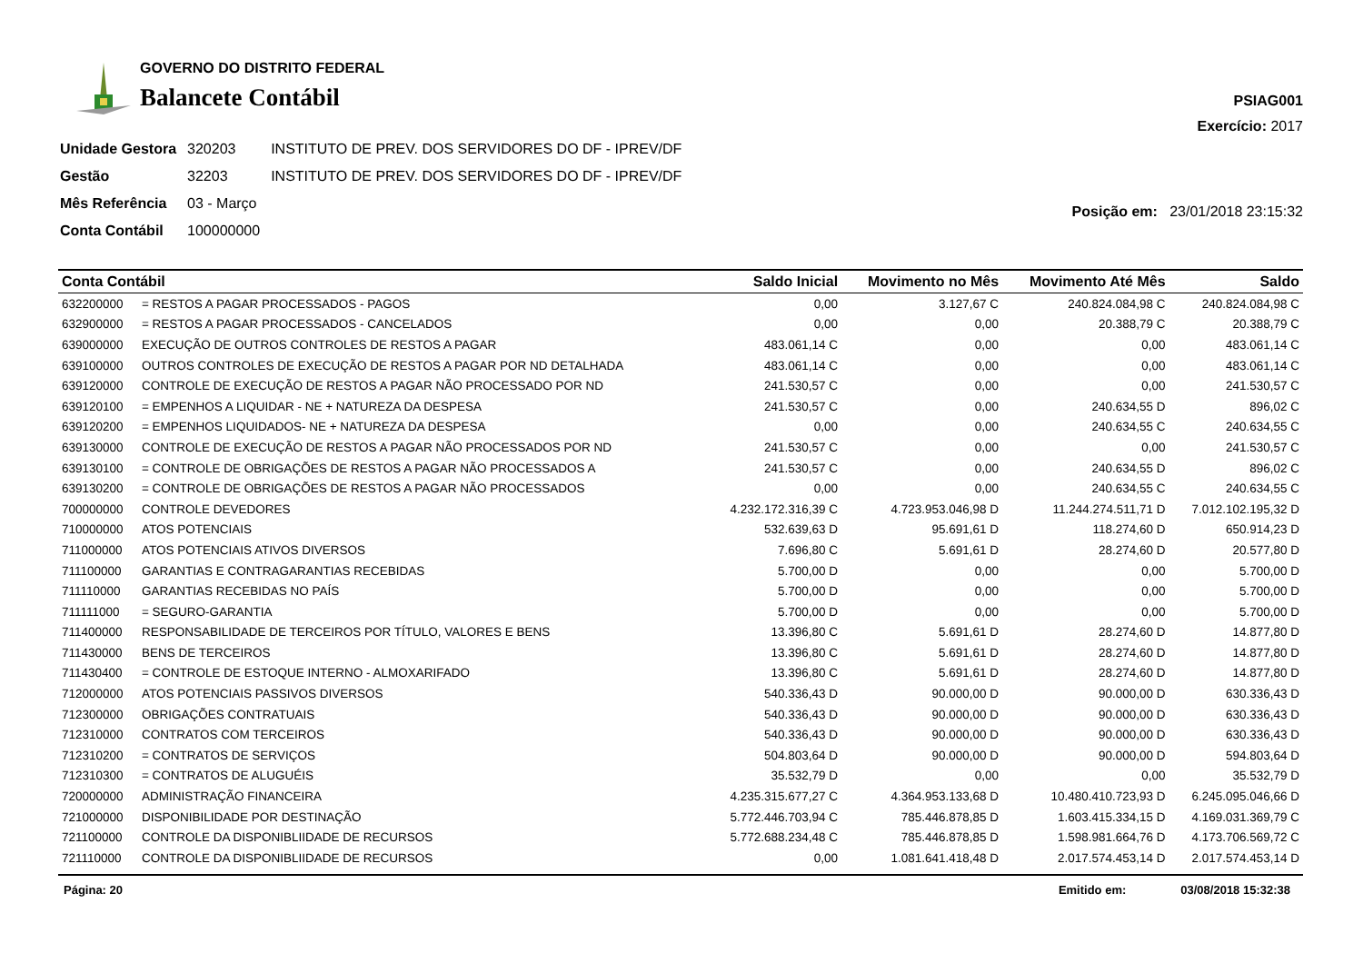GOVERNO DO DISTRITO FEDERAL
Balancete Contábil
PSIAG001
Exercício: 2017
| Unidade Gestora | 320203 | INSTITUTO DE PREV. DOS SERVIDORES DO DF - IPREV/DF |
| Gestão | 32203 | INSTITUTO DE PREV. DOS SERVIDORES DO DF - IPREV/DF |
| Mês Referência | 03 - Março | |
| Conta Contábil | 100000000 | |
Posição em: 23/01/2018 23:15:32
| Conta Contábil | | Saldo Inicial | Movimento no Mês | Movimento Até Mês | Saldo |
| --- | --- | --- | --- | --- | --- |
| 632200000 | = RESTOS A PAGAR PROCESSADOS - PAGOS | 0,00 | 3.127,67 C | 240.824.084,98 C | 240.824.084,98 C |
| 632900000 | = RESTOS A PAGAR PROCESSADOS - CANCELADOS | 0,00 | 0,00 | 20.388,79 C | 20.388,79 C |
| 639000000 | EXECUÇÃO DE OUTROS CONTROLES DE RESTOS A PAGAR | 483.061,14 C | 0,00 | 0,00 | 483.061,14 C |
| 639100000 | OUTROS CONTROLES DE EXECUÇÃO DE RESTOS A PAGAR POR ND DETALHADA | 483.061,14 C | 0,00 | 0,00 | 483.061,14 C |
| 639120000 | CONTROLE DE EXECUÇÃO DE RESTOS A PAGAR NÃO PROCESSADO POR ND | 241.530,57 C | 0,00 | 0,00 | 241.530,57 C |
| 639120100 | = EMPENHOS A LIQUIDAR - NE + NATUREZA DA DESPESA | 241.530,57 C | 0,00 | 240.634,55 D | 896,02 C |
| 639120200 | = EMPENHOS LIQUIDADOS- NE + NATUREZA DA DESPESA | 0,00 | 0,00 | 240.634,55 C | 240.634,55 C |
| 639130000 | CONTROLE DE EXECUÇÃO DE RESTOS A PAGAR NÃO PROCESSADOS POR ND | 241.530,57 C | 0,00 | 0,00 | 241.530,57 C |
| 639130100 | = CONTROLE DE OBRIGAÇÕES DE RESTOS A PAGAR NÃO PROCESSADOS A | 241.530,57 C | 0,00 | 240.634,55 D | 896,02 C |
| 639130200 | = CONTROLE DE OBRIGAÇÕES DE RESTOS A PAGAR NÃO PROCESSADOS | 0,00 | 0,00 | 240.634,55 C | 240.634,55 C |
| 700000000 | CONTROLE DEVEDORES | 4.232.172.316,39 C | 4.723.953.046,98 D | 11.244.274.511,71 D | 7.012.102.195,32 D |
| 710000000 | ATOS POTENCIAIS | 532.639,63 D | 95.691,61 D | 118.274,60 D | 650.914,23 D |
| 711000000 | ATOS POTENCIAIS ATIVOS DIVERSOS | 7.696,80 C | 5.691,61 D | 28.274,60 D | 20.577,80 D |
| 711100000 | GARANTIAS E CONTRAGARANTIAS RECEBIDAS | 5.700,00 D | 0,00 | 0,00 | 5.700,00 D |
| 711110000 | GARANTIAS RECEBIDAS NO PAÍS | 5.700,00 D | 0,00 | 0,00 | 5.700,00 D |
| 711111000 | = SEGURO-GARANTIA | 5.700,00 D | 0,00 | 0,00 | 5.700,00 D |
| 711400000 | RESPONSABILIDADE DE TERCEIROS POR TÍTULO, VALORES E BENS | 13.396,80 C | 5.691,61 D | 28.274,60 D | 14.877,80 D |
| 711430000 | BENS DE TERCEIROS | 13.396,80 C | 5.691,61 D | 28.274,60 D | 14.877,80 D |
| 711430400 | = CONTROLE DE ESTOQUE INTERNO - ALMOXARIFADO | 13.396,80 C | 5.691,61 D | 28.274,60 D | 14.877,80 D |
| 712000000 | ATOS POTENCIAIS PASSIVOS DIVERSOS | 540.336,43 D | 90.000,00 D | 90.000,00 D | 630.336,43 D |
| 712300000 | OBRIGAÇÕES CONTRATUAIS | 540.336,43 D | 90.000,00 D | 90.000,00 D | 630.336,43 D |
| 712310000 | CONTRATOS COM TERCEIROS | 540.336,43 D | 90.000,00 D | 90.000,00 D | 630.336,43 D |
| 712310200 | = CONTRATOS DE SERVIÇOS | 504.803,64 D | 90.000,00 D | 90.000,00 D | 594.803,64 D |
| 712310300 | = CONTRATOS DE ALUGUÉIS | 35.532,79 D | 0,00 | 0,00 | 35.532,79 D |
| 720000000 | ADMINISTRAÇÃO FINANCEIRA | 4.235.315.677,27 C | 4.364.953.133,68 D | 10.480.410.723,93 D | 6.245.095.046,66 D |
| 721000000 | DISPONIBILIDADE POR DESTINAÇÃO | 5.772.446.703,94 C | 785.446.878,85 D | 1.603.415.334,15 D | 4.169.031.369,79 C |
| 721100000 | CONTROLE DA DISPONIBLIIDADE DE RECURSOS | 5.772.688.234,48 C | 785.446.878,85 D | 1.598.981.664,76 D | 4.173.706.569,72 C |
| 721110000 | CONTROLE DA DISPONIBLIIDADE DE RECURSOS | 0,00 | 1.081.641.418,48 D | 2.017.574.453,14 D | 2.017.574.453,14 D |
Página: 20 Emitido em: 03/08/2018 15:32:38